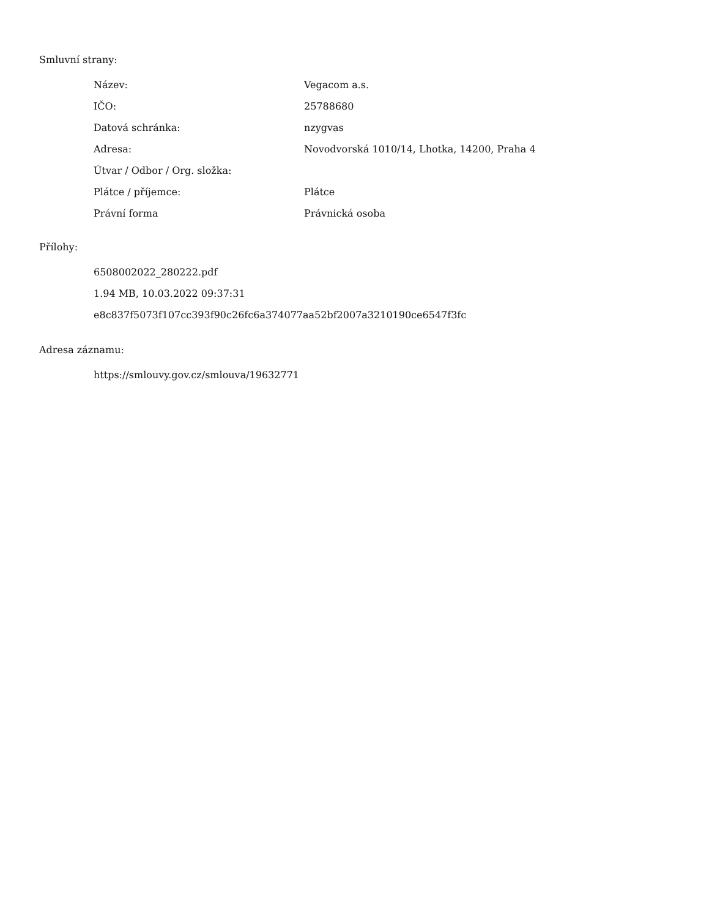Smluvní strany:
| Název: | Vegacom a.s. |
| IČO: | 25788680 |
| Datová schránka: | nzygvas |
| Adresa: | Novodvorská 1010/14, Lhotka, 14200, Praha 4 |
| Útvar / Odbor / Org. složka: | |
| Plátce / příjemce: | Plátce |
| Právní forma | Právnická osoba |
Přílohy:
6508002022_280222.pdf
1.94 MB, 10.03.2022 09:37:31
e8c837f5073f107cc393f90c26fc6a374077aa52bf2007a3210190ce6547f3fc
Adresa záznamu:
https://smlouvy.gov.cz/smlouva/19632771